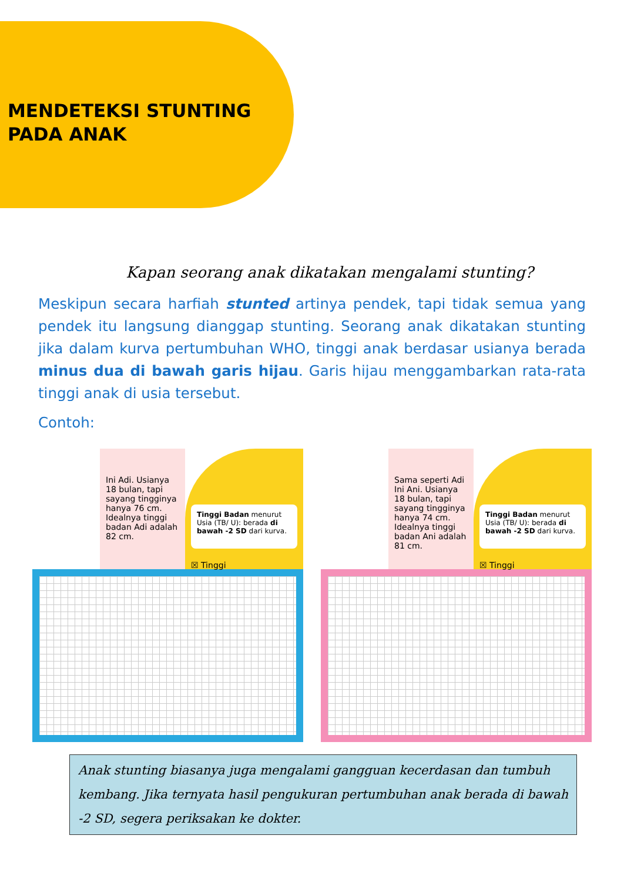MENDETEKSI STUNTING
PADA ANAK
Kapan seorang anak dikatakan mengalami stunting?
Meskipun secara harfiah stunted artinya pendek, tapi tidak semua yang pendek itu langsung dianggap stunting. Seorang anak dikatakan stunting jika dalam kurva pertumbuhan WHO, tinggi anak berdasar usianya berada minus dua di bawah garis hijau. Garis hijau menggambarkan rata-rata tinggi anak di usia tersebut.
Contoh:
Ini Adi. Usianya 18 bulan, tapi sayang tingginya hanya 76 cm. Idealnya tinggi badan Adi adalah 82 cm.
Tinggi Badan menurut Usia (TB/ U): berada di bawah -2 SD dari kurva.
☒ Tinggi
Sama seperti Adi Ini Ani. Usianya 18 bulan, tapi sayang tingginya hanya 74 cm. Idealnya tinggi badan Ani adalah 81 cm.
Tinggi Badan menurut Usia (TB/ U): berada di bawah -2 SD dari kurva.
☒ Tinggi
Anak stunting biasanya juga mengalami gangguan kecerdasan dan tumbuh kembang. Jika ternyata hasil pengukuran pertumbuhan anak berada di bawah -2 SD, segera periksakan ke dokter.